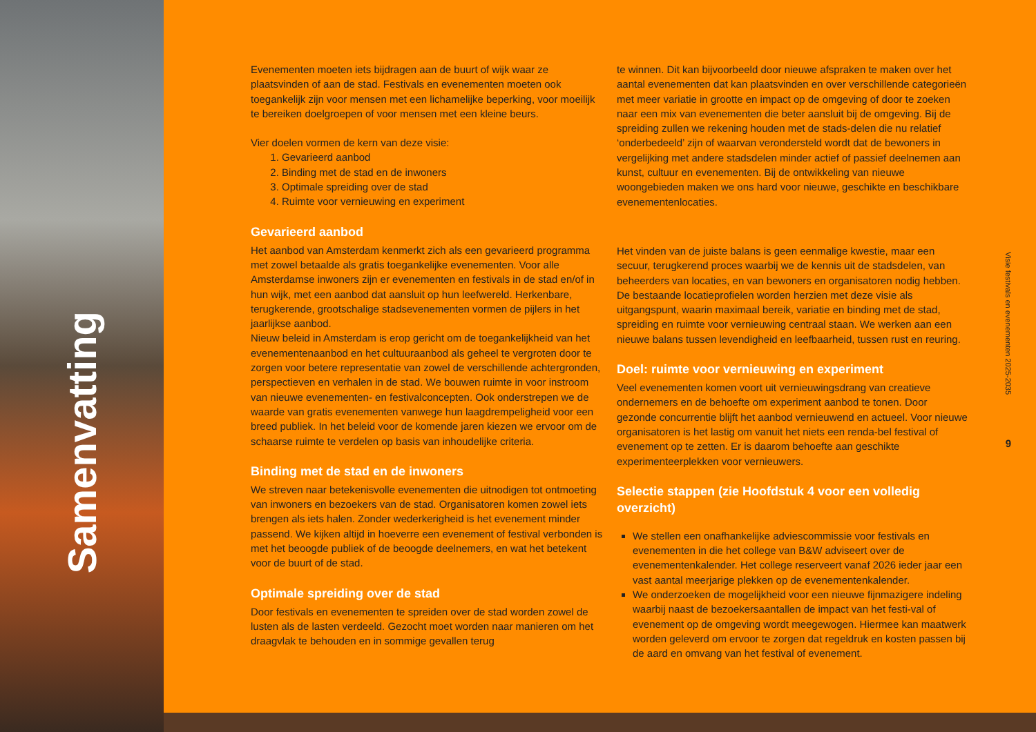Samenvatting
Evenementen moeten iets bijdragen aan de buurt of wijk waar ze plaatsvinden of aan de stad. Festivals en evenementen moeten ook toegankelijk zijn voor mensen met een lichamelijke beperking, voor moeilijk te bereiken doelgroepen of voor mensen met een kleine beurs.
Vier doelen vormen de kern van deze visie:
1. Gevarieerd aanbod
2. Binding met de stad en de inwoners
3. Optimale spreiding over de stad
4. Ruimte voor vernieuwing en experiment
Gevarieerd aanbod
Het aanbod van Amsterdam kenmerkt zich als een gevarieerd programma met zowel betaalde als gratis toegankelijke evenementen. Voor alle Amsterdamse inwoners zijn er evenementen en festivals in de stad en/of in hun wijk, met een aanbod dat aansluit op hun leefwereld. Herkenbare, terugkerende, grootschalige stadsevenementen vormen de pijlers in het jaarlijkse aanbod.
Nieuw beleid in Amsterdam is erop gericht om de toegankelijkheid van het evenementenaanbod en het cultuuraanbod als geheel te vergroten door te zorgen voor betere representatie van zowel de verschillende achtergronden, perspectieven en verhalen in de stad. We bouwen ruimte in voor instroom van nieuwe evenementen- en festivalconcepten. Ook onderstrepen we de waarde van gratis evenementen vanwege hun laagdrempeligheid voor een breed publiek. In het beleid voor de komende jaren kiezen we ervoor om de schaarse ruimte te verdelen op basis van inhoudelijke criteria.
Binding met de stad en de inwoners
We streven naar betekenisvolle evenementen die uitnodigen tot ontmoeting van inwoners en bezoekers van de stad. Organisatoren komen zowel iets brengen als iets halen. Zonder wederkerigheid is het evenement minder passend. We kijken altijd in hoeverre een evenement of festival verbonden is met het beoogde publiek of de beoogde deelnemers, en wat het betekent voor de buurt of de stad.
Optimale spreiding over de stad
Door festivals en evenementen te spreiden over de stad worden zowel de lusten als de lasten verdeeld. Gezocht moet worden naar manieren om het draagvlak te behouden en in sommige gevallen terug
te winnen. Dit kan bijvoorbeeld door nieuwe afspraken te maken over het aantal evenementen dat kan plaatsvinden en over verschillende categorieën met meer variatie in grootte en impact op de omgeving of door te zoeken naar een mix van evenementen die beter aansluit bij de omgeving. Bij de spreiding zullen we rekening houden met de stads-delen die nu relatief ‘onderbedeeld’ zijn of waarvan verondersteld wordt dat de bewoners in vergelijking met andere stadsdelen minder actief of passief deelnemen aan kunst, cultuur en evenementen. Bij de ontwikkeling van nieuwe woongebieden maken we ons hard voor nieuwe, geschikte en beschikbare evenementenlocaties.
Het vinden van de juiste balans is geen eenmalige kwestie, maar een secuur, terugkerend proces waarbij we de kennis uit de stadsdelen, van beheerders van locaties, en van bewoners en organisatoren nodig hebben. De bestaande locatieprofielen worden herzien met deze visie als uitgangspunt, waarin maximaal bereik, variatie en binding met de stad, spreiding en ruimte voor vernieuwing centraal staan. We werken aan een nieuwe balans tussen levendigheid en leefbaarheid, tussen rust en reuring.
Doel: ruimte voor vernieuwing en experiment
Veel evenementen komen voort uit vernieuwingsdrang van creatieve ondernemers en de behoefte om experiment aanbod te tonen. Door gezonde concurrentie blijft het aanbod vernieuwend en actueel. Voor nieuwe organisatoren is het lastig om vanuit het niets een renda-bel festival of evenement op te zetten. Er is daarom behoefte aan geschikte experimenteerplekken voor vernieuwers.
Selectie stappen (zie Hoofdstuk 4 voor een volledig overzicht)
We stellen een onafhankelijke adviescommissie voor festivals en evenementen in die het college van B&W adviseert over de evenementenkalender. Het college reserveert vanaf 2026 ieder jaar een vast aantal meerjarige plekken op de evenementenkalender.
We onderzoeken de mogelijkheid voor een nieuwe fijnmazigere indeling waarbij naast de bezoekersaantallen de impact van het festi-val of evenement op de omgeving wordt meegewogen. Hiermee kan maatwerk worden geleverd om ervoor te zorgen dat regeldruk en kosten passen bij de aard en omvang van het festival of evenement.
Visie festivals en evenementen 2025-2035
9